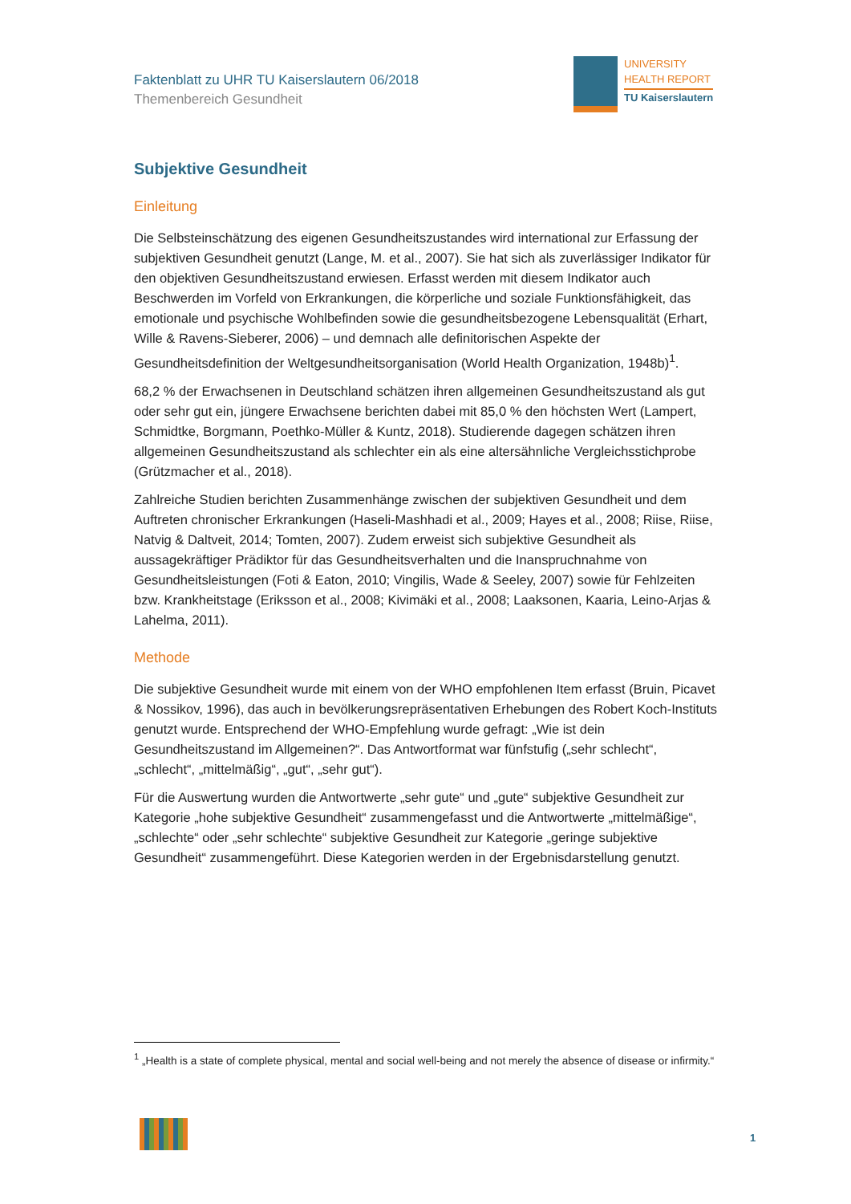Faktenblatt zu UHR TU Kaiserslautern 06/2018
Themenbereich Gesundheit
UNIVERSITY
HEALTH REPORT TU Kaiserslautern
Subjektive Gesundheit
Einleitung
Die Selbsteinschätzung des eigenen Gesundheitszustandes wird international zur Erfassung der subjektiven Gesundheit genutzt (Lange, M. et al., 2007). Sie hat sich als zuverlässiger Indikator für den objektiven Gesundheitszustand erwiesen. Erfasst werden mit diesem Indikator auch Beschwerden im Vorfeld von Erkrankungen, die körperliche und soziale Funktionsfähigkeit, das emotionale und psychische Wohlbefinden sowie die gesundheitsbezogene Lebensqualität (Erhart, Wille & Ravens-Sieberer, 2006) – und demnach alle definitorischen Aspekte der Gesundheitsdefinition der Weltgesundheitsorganisation (World Health Organization, 1948b)<sup>1</sup>.
68,2 % der Erwachsenen in Deutschland schätzen ihren allgemeinen Gesundheitszustand als gut oder sehr gut ein, jüngere Erwachsene berichten dabei mit 85,0 % den höchsten Wert (Lampert, Schmidtke, Borgmann, Poethko-Müller & Kuntz, 2018). Studierende dagegen schätzen ihren allgemeinen Gesundheitszustand als schlechter ein als eine altersähnliche Vergleichsstichprobe (Grützmacher et al., 2018).
Zahlreiche Studien berichten Zusammenhänge zwischen der subjektiven Gesundheit und dem Auftreten chronischer Erkrankungen (Haseli-Mashhadi et al., 2009; Hayes et al., 2008; Riise, Riise, Natvig & Daltveit, 2014; Tomten, 2007). Zudem erweist sich subjektive Gesundheit als aussagekräftiger Prädiktor für das Gesundheitsverhalten und die Inanspruchnahme von Gesundheitsleistungen (Foti & Eaton, 2010; Vingilis, Wade & Seeley, 2007) sowie für Fehlzeiten bzw. Krankheitstage (Eriksson et al., 2008; Kivimäki et al., 2008; Laaksonen, Kaaria, Leino-Arjas & Lahelma, 2011).
Methode
Die subjektive Gesundheit wurde mit einem von der WHO empfohlenen Item erfasst (Bruin, Picavet & Nossikov, 1996), das auch in bevölkerungsrepräsentativen Erhebungen des Robert Koch-Instituts genutzt wurde. Entsprechend der WHO-Empfehlung wurde gefragt: „Wie ist dein Gesundheitszustand im Allgemeinen?“. Das Antwortformat war fünfstufig („sehr schlecht“, „schlecht“, „mittelmäßig“, „gut“, „sehr gut“).
Für die Auswertung wurden die Antwortwerte „sehr gute“ und „gute“ subjektive Gesundheit zur Kategorie „hohe subjektive Gesundheit“ zusammengefasst und die Antwortwerte „mittelmäßige“, „schlechte“ oder „sehr schlechte“ subjektive Gesundheit zur Kategorie „geringe subjektive Gesundheit“ zusammengeführt. Diese Kategorien werden in der Ergebnisdarstellung genutzt.
<sup>1</sup> „Health is a state of complete physical, mental and social well-being and not merely the absence of disease or infirmity.“
1